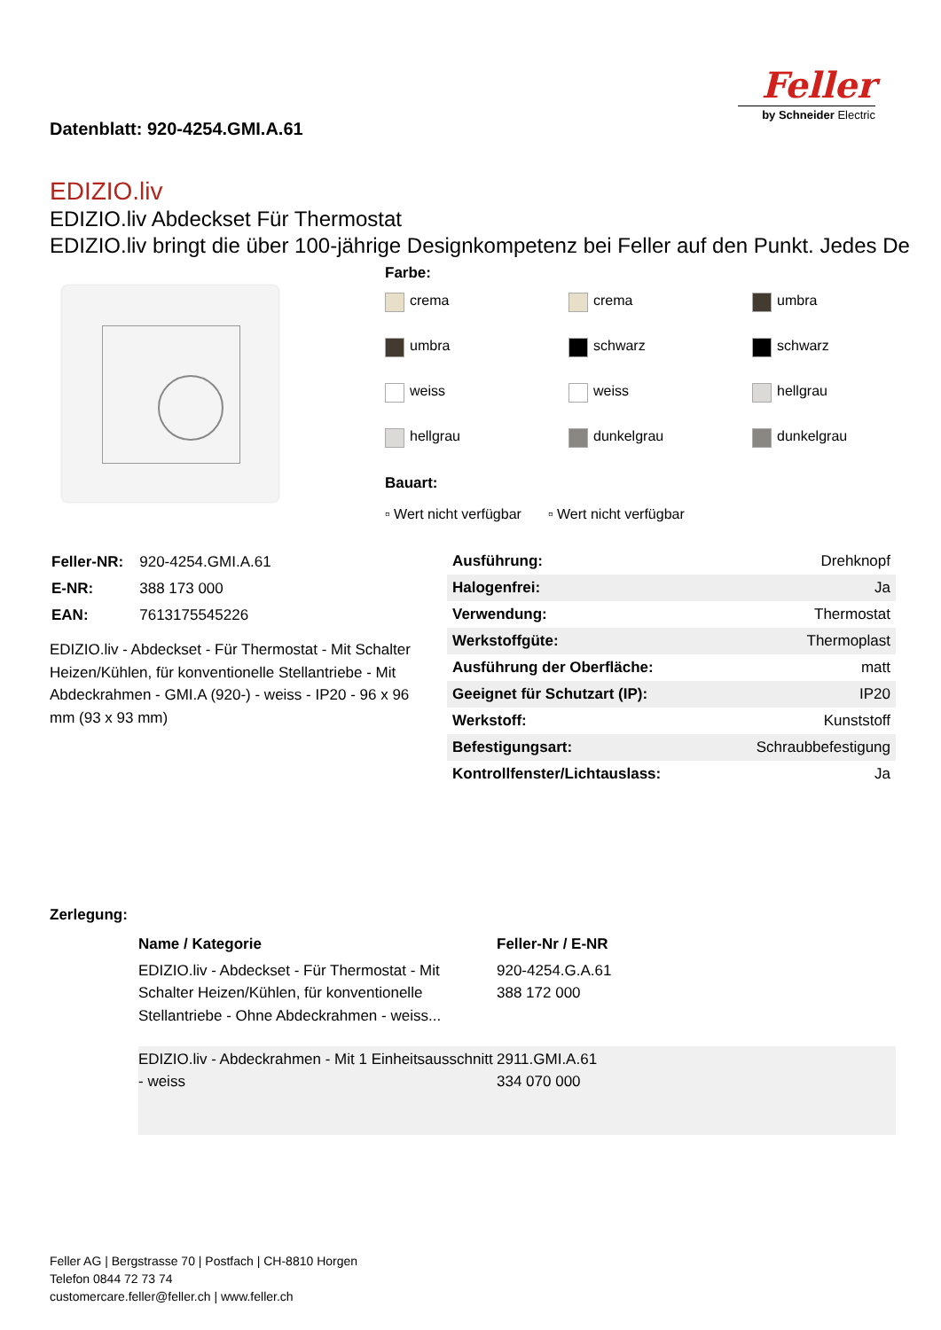Feller
by Schneider Electric
Datenblatt: 920-4254.GMI.A.61
EDIZIO.liv
EDIZIO.liv Abdeckset Für Thermostat
EDIZIO.liv bringt die über 100-jährige Designkompetenz bei Feller auf den Punkt. Jedes De
Farbe:
crema
crema
umbra
umbra
schwarz
schwarz
weiss
weiss
hellgrau
hellgrau
dunkelgrau
dunkelgrau
Bauart:
▫ Wert nicht verfügbar ▫ Wert nicht verfügbar
| Feller-NR: | 920-4254.GMI.A.61 |
| E-NR: | 388 173 000 |
| EAN: | 7613175545226 |
EDIZIO.liv - Abdeckset - Für Thermostat - Mit Schalter Heizen/Kühlen, für konventionelle Stellantriebe - Mit Abdeckrahmen - GMI.A (920-) - weiss - IP20 - 96 x 96 mm (93 x 93 mm)
| Ausführung: | Drehknopf |
| Halogenfrei: | Ja |
| Verwendung: | Thermostat |
| Werkstoffgüte: | Thermoplast |
| Ausführung der Oberfläche: | matt |
| Geeignet für Schutzart (IP): | IP20 |
| Werkstoff: | Kunststoff |
| Befestigungsart: | Schraubbefestigung |
| Kontrollfenster/Lichtauslass: | Ja |
Zerlegung:
| | Name / Kategorie | Feller-Nr / E-NR |
| --- | --- | --- |
| | EDIZIO.liv - Abdeckset - Für Thermostat - Mit Schalter Heizen/Kühlen, für konventionelle Stellantriebe - Ohne Abdeckrahmen - weiss... | 920-4254.G.A.61 388 172 000 |
| | EDIZIO.liv - Abdeckrahmen - Mit 1 Einheitsausschnitt - weiss | 2911.GMI.A.61 334 070 000 |
Feller AG | Bergstrasse 70 | Postfach | CH-8810 Horgen
Telefon 0844 72 73 74
customercare.feller@feller.ch | www.feller.ch